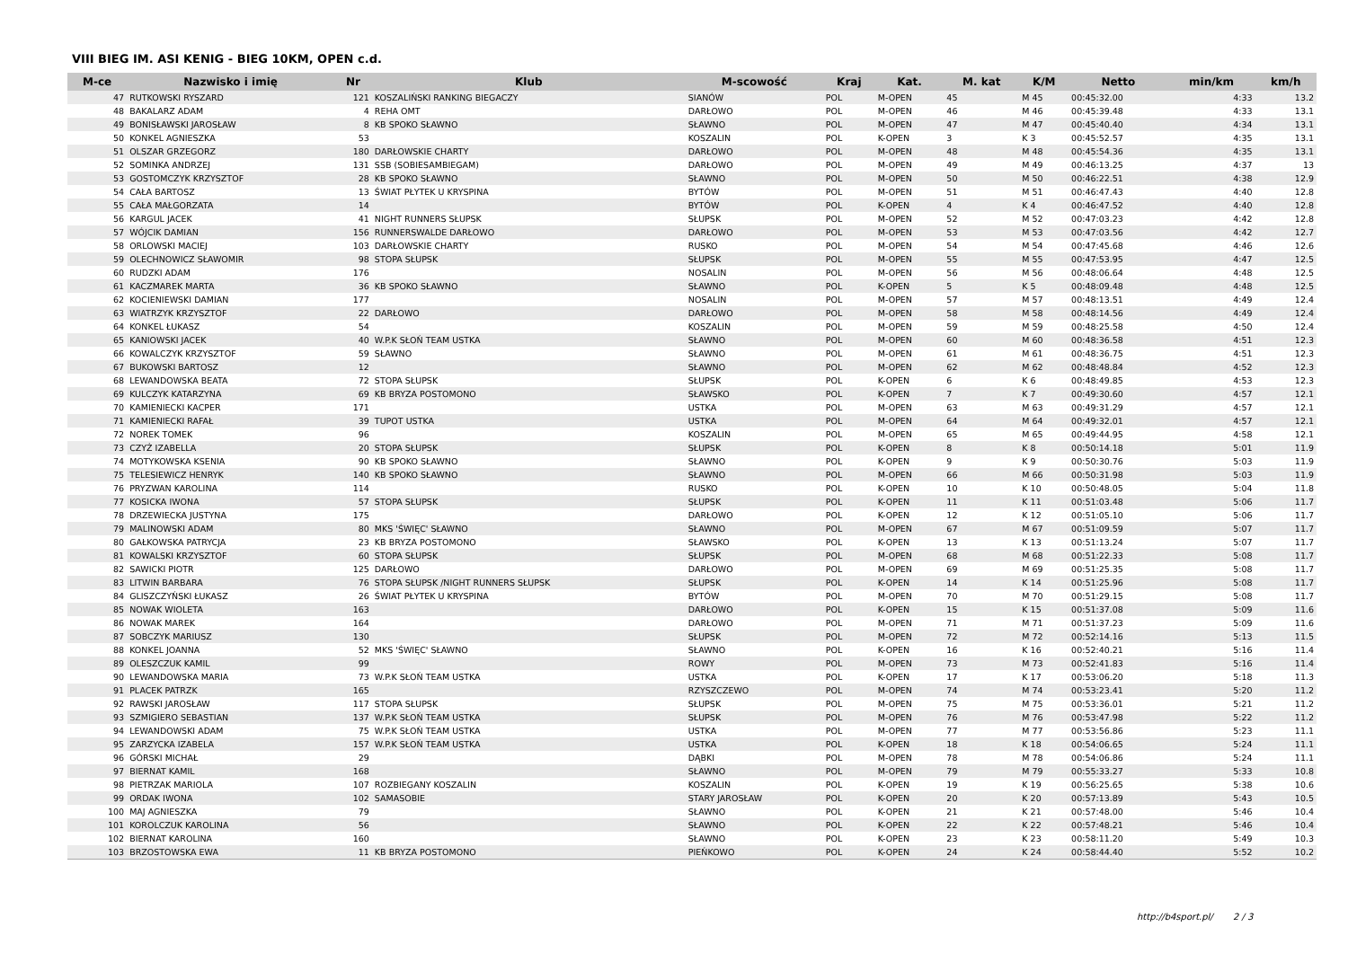VIII BIEG IM. ASI KENIG - BIEG 10KM, OPEN c.d.
| M-ce | Nazwisko i imię | Nr | Klub | M-scowość | Kraj | Kat. | M. kat | K/M | Netto | min/km | km/h |
| --- | --- | --- | --- | --- | --- | --- | --- | --- | --- | --- | --- |
| 47 | RUTKOWSKI RYSZARD | 121 | KOSZALIŃSKI RANKING BIEGACZY | SIANÓW | POL | M-OPEN | 45 | M 45 | 00:45:32.00 | 4:33 | 13.2 |
| 48 | BAKALARZ ADAM | 4 | REHA OMT | DARŁOWO | POL | M-OPEN | 46 | M 46 | 00:45:39.48 | 4:33 | 13.1 |
| 49 | BONISŁAWSKI JAROSŁAW | 8 | KB SPOKO SŁAWNO | SŁAWNO | POL | M-OPEN | 47 | M 47 | 00:45:40.40 | 4:34 | 13.1 |
| 50 | KONKEL AGNIESZKA | 53 | | KOSZALIN | POL | K-OPEN | 3 | K 3 | 00:45:52.57 | 4:35 | 13.1 |
| 51 | OLSZAR GRZEGORZ | 180 | DARŁOWSKIE CHARTY | DARŁOWO | POL | M-OPEN | 48 | M 48 | 00:45:54.36 | 4:35 | 13.1 |
| 52 | SOMINKA ANDRZEJ | 131 | SSB (SOBIESAMBIEGAM) | DARŁOWO | POL | M-OPEN | 49 | M 49 | 00:46:13.25 | 4:37 | 13 |
| 53 | GOSTOMCZYK KRZYSZTOF | 28 | KB SPOKO SŁAWNO | SŁAWNO | POL | M-OPEN | 50 | M 50 | 00:46:22.51 | 4:38 | 12.9 |
| 54 | CAŁA BARTOSZ | 13 | ŚWIAT PŁYTEK U KRYSPINA | BYTÓW | POL | M-OPEN | 51 | M 51 | 00:46:47.43 | 4:40 | 12.8 |
| 55 | CAŁA MAŁGORZATA | 14 | | BYTÓW | POL | K-OPEN | 4 | K 4 | 00:46:47.52 | 4:40 | 12.8 |
| 56 | KARGUL JACEK | 41 | NIGHT RUNNERS SŁUPSK | SŁUPSK | POL | M-OPEN | 52 | M 52 | 00:47:03.23 | 4:42 | 12.8 |
| 57 | WÓJCIK DAMIAN | 156 | RUNNERSWALDE DARŁOWO | DARŁOWO | POL | M-OPEN | 53 | M 53 | 00:47:03.56 | 4:42 | 12.7 |
| 58 | ORLOWSKI MACIEJ | 103 | DARŁOWSKIE CHARTY | RUSKO | POL | M-OPEN | 54 | M 54 | 00:47:45.68 | 4:46 | 12.6 |
| 59 | OLECHNOWICZ SŁAWOMIR | 98 | STOPA SŁUPSK | SŁUPSK | POL | M-OPEN | 55 | M 55 | 00:47:53.95 | 4:47 | 12.5 |
| 60 | RUDZKI ADAM | 176 | | NOSALIN | POL | M-OPEN | 56 | M 56 | 00:48:06.64 | 4:48 | 12.5 |
| 61 | KACZMAREK MARTA | 36 | KB SPOKO SŁAWNO | SŁAWNO | POL | K-OPEN | 5 | K 5 | 00:48:09.48 | 4:48 | 12.5 |
| 62 | KOCIENIEWSKI DAMIAN | 177 | | NOSALIN | POL | M-OPEN | 57 | M 57 | 00:48:13.51 | 4:49 | 12.4 |
| 63 | WIATRZYK KRZYSZTOF | 22 | DARŁOWO | DARŁOWO | POL | M-OPEN | 58 | M 58 | 00:48:14.56 | 4:49 | 12.4 |
| 64 | KONKEL ŁUKASZ | 54 | | KOSZALIN | POL | M-OPEN | 59 | M 59 | 00:48:25.58 | 4:50 | 12.4 |
| 65 | KANIOWSKI JACEK | 40 | W.P.K SŁOŃ TEAM USTKA | SŁAWNO | POL | M-OPEN | 60 | M 60 | 00:48:36.58 | 4:51 | 12.3 |
| 66 | KOWALCZYK KRZYSZTOF | 59 | SŁAWNO | SŁAWNO | POL | M-OPEN | 61 | M 61 | 00:48:36.75 | 4:51 | 12.3 |
| 67 | BUKOWSKI BARTOSZ | 12 | | SŁAWNO | POL | M-OPEN | 62 | M 62 | 00:48:48.84 | 4:52 | 12.3 |
| 68 | LEWANDOWSKA BEATA | 72 | STOPA SŁUPSK | SŁUPSK | POL | K-OPEN | 6 | K 6 | 00:48:49.85 | 4:53 | 12.3 |
| 69 | KULCZYK KATARZYNA | 69 | KB BRYZA POSTOMONO | SŁAWSKO | POL | K-OPEN | 7 | K 7 | 00:49:30.60 | 4:57 | 12.1 |
| 70 | KAMIENIECKI KACPER | 171 | | USTKA | POL | M-OPEN | 63 | M 63 | 00:49:31.29 | 4:57 | 12.1 |
| 71 | KAMIENIECKI RAFAŁ | 39 | TUPOT USTKA | USTKA | POL | M-OPEN | 64 | M 64 | 00:49:32.01 | 4:57 | 12.1 |
| 72 | NOREK TOMEK | 96 | | KOSZALIN | POL | M-OPEN | 65 | M 65 | 00:49:44.95 | 4:58 | 12.1 |
| 73 | CZYŻ IZABELLA | 20 | STOPA SŁUPSK | SŁUPSK | POL | K-OPEN | 8 | K 8 | 00:50:14.18 | 5:01 | 11.9 |
| 74 | MOTYKOWSKA KSENIA | 90 | KB SPOKO SŁAWNO | SŁAWNO | POL | K-OPEN | 9 | K 9 | 00:50:30.76 | 5:03 | 11.9 |
| 75 | TELESIEWICZ HENRYK | 140 | KB SPOKO SŁAWNO | SŁAWNO | POL | M-OPEN | 66 | M 66 | 00:50:31.98 | 5:03 | 11.9 |
| 76 | PRYZWAN KAROLINA | 114 | | RUSKO | POL | K-OPEN | 10 | K 10 | 00:50:48.05 | 5:04 | 11.8 |
| 77 | KOSICKA IWONA | 57 | STOPA SŁUPSK | SŁUPSK | POL | K-OPEN | 11 | K 11 | 00:51:03.48 | 5:06 | 11.7 |
| 78 | DRZEWIECKA JUSTYNA | 175 | | DARŁOWO | POL | K-OPEN | 12 | K 12 | 00:51:05.10 | 5:06 | 11.7 |
| 79 | MALINOWSKI ADAM | 80 | MKS 'ŚWIĘC' SŁAWNO | SŁAWNO | POL | M-OPEN | 67 | M 67 | 00:51:09.59 | 5:07 | 11.7 |
| 80 | GAŁKOWSKA PATRYCJA | 23 | KB BRYZA POSTOMONO | SŁAWSKO | POL | K-OPEN | 13 | K 13 | 00:51:13.24 | 5:07 | 11.7 |
| 81 | KOWALSKI KRZYSZTOF | 60 | STOPA SŁUPSK | SŁUPSK | POL | M-OPEN | 68 | M 68 | 00:51:22.33 | 5:08 | 11.7 |
| 82 | SAWICKI PIOTR | 125 | DARŁOWO | DARŁOWO | POL | M-OPEN | 69 | M 69 | 00:51:25.35 | 5:08 | 11.7 |
| 83 | LITWIN BARBARA | 76 | STOPA SŁUPSK /NIGHT RUNNERS SŁUPSK | SŁUPSK | POL | K-OPEN | 14 | K 14 | 00:51:25.96 | 5:08 | 11.7 |
| 84 | GLISZCZYŃSKI ŁUKASZ | 26 | ŚWIAT PŁYTEK U KRYSPINA | BYTÓW | POL | M-OPEN | 70 | M 70 | 00:51:29.15 | 5:08 | 11.7 |
| 85 | NOWAK WIOLETA | 163 | | DARŁOWO | POL | K-OPEN | 15 | K 15 | 00:51:37.08 | 5:09 | 11.6 |
| 86 | NOWAK MAREK | 164 | | DARŁOWO | POL | M-OPEN | 71 | M 71 | 00:51:37.23 | 5:09 | 11.6 |
| 87 | SOBCZYK MARIUSZ | 130 | | SŁUPSK | POL | M-OPEN | 72 | M 72 | 00:52:14.16 | 5:13 | 11.5 |
| 88 | KONKEL JOANNA | 52 | MKS 'ŚWIĘC' SŁAWNO | SŁAWNO | POL | K-OPEN | 16 | K 16 | 00:52:40.21 | 5:16 | 11.4 |
| 89 | OLESZCZUK KAMIL | 99 | | ROWY | POL | M-OPEN | 73 | M 73 | 00:52:41.83 | 5:16 | 11.4 |
| 90 | LEWANDOWSKA MARIA | 73 | W.P.K SŁOŃ TEAM USTKA | USTKA | POL | K-OPEN | 17 | K 17 | 00:53:06.20 | 5:18 | 11.3 |
| 91 | PLACEK PATRZK | 165 | | RZYSZCZEWO | POL | M-OPEN | 74 | M 74 | 00:53:23.41 | 5:20 | 11.2 |
| 92 | RAWSKI JAROSŁAW | 117 | STOPA SŁUPSK | SŁUPSK | POL | M-OPEN | 75 | M 75 | 00:53:36.01 | 5:21 | 11.2 |
| 93 | SZMIGIERO SEBASTIAN | 137 | W.P.K SŁOŃ TEAM USTKA | SŁUPSK | POL | M-OPEN | 76 | M 76 | 00:53:47.98 | 5:22 | 11.2 |
| 94 | LEWANDOWSKI ADAM | 75 | W.P.K SŁOŃ TEAM USTKA | USTKA | POL | M-OPEN | 77 | M 77 | 00:53:56.86 | 5:23 | 11.1 |
| 95 | ZARZYCKA IZABELA | 157 | W.P.K SŁOŃ TEAM USTKA | USTKA | POL | K-OPEN | 18 | K 18 | 00:54:06.65 | 5:24 | 11.1 |
| 96 | GÓRSKI MICHAŁ | 29 | | DĄBKI | POL | M-OPEN | 78 | M 78 | 00:54:06.86 | 5:24 | 11.1 |
| 97 | BIERNAT KAMIL | 168 | | SŁAWNO | POL | M-OPEN | 79 | M 79 | 00:55:33.27 | 5:33 | 10.8 |
| 98 | PIETRZAK MARIOLA | 107 | ROZBIEGANY KOSZALIN | KOSZALIN | POL | K-OPEN | 19 | K 19 | 00:56:25.65 | 5:38 | 10.6 |
| 99 | ORDAK IWONA | 102 | SAMASOBIE | STARY JAROSŁAW | POL | K-OPEN | 20 | K 20 | 00:57:13.89 | 5:43 | 10.5 |
| 100 | MAJ AGNIESZKA | 79 | | SŁAWNO | POL | K-OPEN | 21 | K 21 | 00:57:48.00 | 5:46 | 10.4 |
| 101 | KOROLCZUK KAROLINA | 56 | | SŁAWNO | POL | K-OPEN | 22 | K 22 | 00:57:48.21 | 5:46 | 10.4 |
| 102 | BIERNAT KAROLINA | 160 | | SŁAWNO | POL | K-OPEN | 23 | K 23 | 00:58:11.20 | 5:49 | 10.3 |
| 103 | BRZOSTOWSKA EWA | 11 | KB BRYZA POSTOMONO | PIEŃKOWO | POL | K-OPEN | 24 | K 24 | 00:58:44.40 | 5:52 | 10.2 |
http://b4sport.pl/ 2 / 3